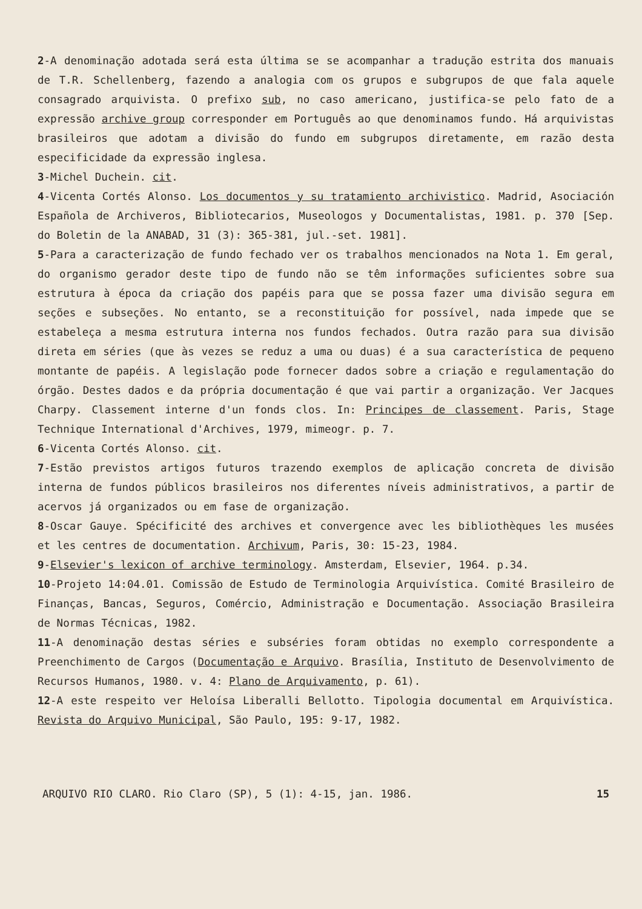2-A denominação adotada será esta última se se acompanhar a tradução estrita dos manuais de T.R. Schellenberg, fazendo a analogia com os grupos e subgrupos de que fala aquele consagrado arquivista. O prefixo sub, no caso americano, justifica-se pelo fato de a expressão archive group corresponder em Português ao que denominamos fundo. Há arquivistas brasileiros que adotam a divisão do fundo em subgrupos diretamente, em razão desta especificidade da expressão inglesa.
3-Michel Duchein. cit.
4-Vicenta Cortés Alonso. Los documentos y su tratamiento archivistico. Madrid, Asociación Española de Archiveros, Bibliotecarios, Museologos y Documentalistas, 1981. p. 370 [Sep. do Boletin de la ANABAD, 31 (3): 365-381, jul.-set. 1981].
5-Para a caracterização de fundo fechado ver os trabalhos mencionados na Nota 1. Em geral, do organismo gerador deste tipo de fundo não se têm informações suficientes sobre sua estrutura à época da criação dos papéis para que se possa fazer uma divisão segura em seções e subseções. No entanto, se a reconstituição for possível, nada impede que se estabeleça a mesma estrutura interna nos fundos fechados. Outra razão para sua divisão direta em séries (que às vezes se reduz a uma ou duas) é a sua característica de pequeno montante de papéis. A legislação pode fornecer dados sobre a criação e regulamentação do órgão. Destes dados e da própria documentação é que vai partir a organização. Ver Jacques Charpy. Classement interne d'un fonds clos. In: Principes de classement. Paris, Stage Technique International d'Archives, 1979, mimeogr. p. 7.
6-Vicenta Cortés Alonso. cit.
7-Estão previstos artigos futuros trazendo exemplos de aplicação concreta de divisão interna de fundos públicos brasileiros nos diferentes níveis administrativos, a partir de acervos já organizados ou em fase de organização.
8-Oscar Gauye. Spécificité des archives et convergence avec les bibliothèques les musées et les centres de documentation. Archivum, Paris, 30: 15-23, 1984.
9-Elsevier's lexicon of archive terminology. Amsterdam, Elsevier, 1964. p.34.
10-Projeto 14:04.01. Comissão de Estudo de Terminologia Arquivística. Comité Brasileiro de Finanças, Bancas, Seguros, Comércio, Administração e Documentação. Associação Brasileira de Normas Técnicas, 1982.
11-A denominação destas séries e subséries foram obtidas no exemplo correspondente a Preenchimento de Cargos (Documentação e Arquivo. Brasília, Instituto de Desenvolvimento de Recursos Humanos, 1980. v. 4: Plano de Arquivamento, p. 61).
12-A este respeito ver Heloísa Liberalli Bellotto. Tipologia documental em Arquivística. Revista do Arquivo Municipal, São Paulo, 195: 9-17, 1982.
ARQUIVO RIO CLARO. Rio Claro (SP), 5 (1): 4-15, jan. 1986. 15